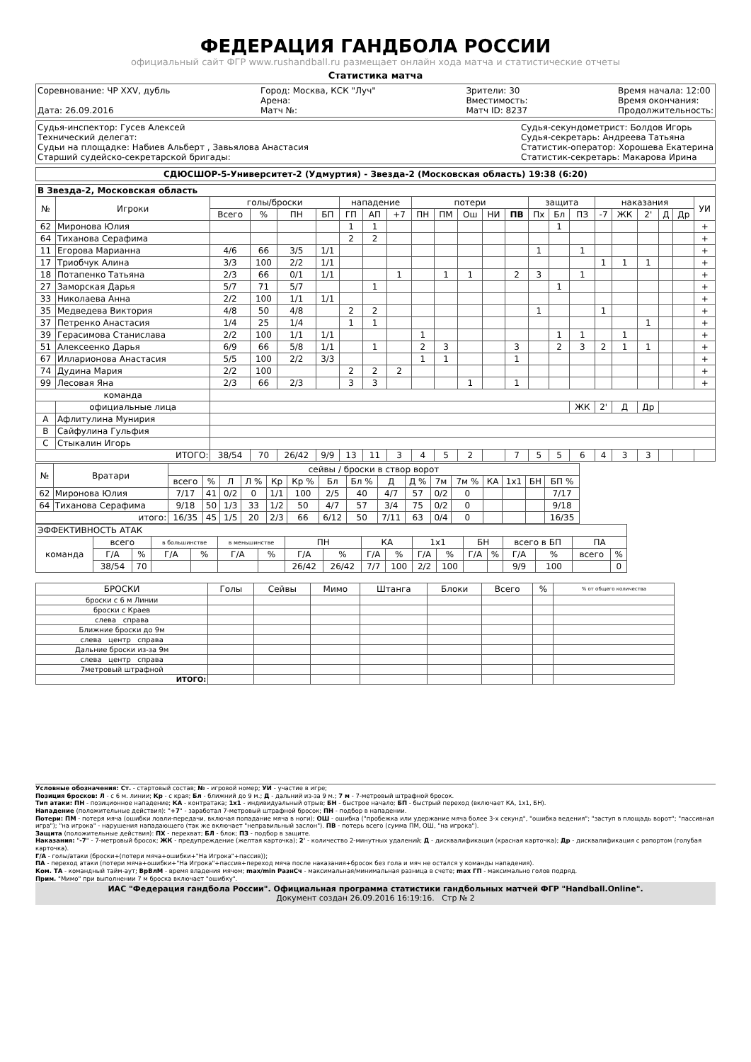ФЕДЕРАЦИЯ ГАНДБОЛА РОССИИ
официальный сайт ФГР www.rushandball.ru размещает онлайн хода матча и статистические отчеты
Статистика матча
Соревнование: ЧР XXV, дубль
Дата: 26.09.2016
Город: Москва, КСК "Луч"
Арена:
Матч №:
Зрители: 30
Вместимость:
Матч ID: 8237
Время начала: 12:00
Время окончания:
Продолжительность:
Судья-инспектор: Гусев Алексей
Технический делегат:
Судьи на площадке: Набиев Альберт , Завьялова Анастасия
Старший судейско-секретарской бригады:
Судья-секундометрист: Болдов Игорь
Судья-секретарь: Андреева Татьяна
Статистик-оператор: Хорошева Екатерина
Статистик-секретарь: Макарова Ирина
СДЮСШОР-5-Университет-2 (Удмуртия) - Звезда-2 (Московская область) 19:38 (6:20)
| В Звезда-2, Московская область | | | | | | | | | | | | | | | | | | | | | | |
| № | Игроки | голы/броски | | | | нападение | | | потери | | | | | защита | | | наказания | | | | | УИ |
| | | Всего | % | ПН | БП | ГП | АП | +7 | ПН | ПМ | Ош | НИ | ПВ | Пх | Бл | ПЗ | -7 | ЖК | 2' | Д | Др | |
| 62 | Миронова Юлия | | | | | 1 | 1 | | | | | | | | 1 | | | | | | | + |
| 64 | Тиханова Серафима | | | | | 2 | 2 | | | | | | | | | | | | | | | + |
| 11 | Егорова Марианна | 4/6 | 66 | 3/5 | 1/1 | | | | | | | | | 1 | | 1 | | | | | | + |
| 17 | Триобчук Алина | 3/3 | 100 | 2/2 | 1/1 | | | | | | | | | | | | 1 | 1 | 1 | | | + |
| 18 | Потапенко Татьяна | 2/3 | 66 | 0/1 | 1/1 | | | 1 | | 1 | 1 | | 2 | 3 | | 1 | | | | | | + |
| 27 | Заморская Дарья | 5/7 | 71 | 5/7 | | | 1 | | | | | | | | 1 | | | | | | | + |
| 33 | Николаева Анна | 2/2 | 100 | 1/1 | 1/1 | | | | | | | | | | | | | | | | | + |
| 35 | Медведева Виктория | 4/8 | 50 | 4/8 | | 2 | 2 | | | | | | | 1 | | | 1 | | | | | + |
| 37 | Петренко Анастасия | 1/4 | 25 | 1/4 | | 1 | 1 | | | | | | | | | | | | 1 | | | + |
| 39 | Герасимова Станислава | 2/2 | 100 | 1/1 | 1/1 | | | | 1 | | | | | | 1 | 1 | | 1 | | | | + |
| 51 | Алексеенко Дарья | 6/9 | 66 | 5/8 | 1/1 | | 1 | | 2 | 3 | | | 3 | | 2 | 3 | 2 | 1 | 1 | | | + |
| 67 | Илларионова Анастасия | 5/5 | 100 | 2/2 | 3/3 | | | | 1 | 1 | | | 1 | | | | | | | | | + |
| 74 | Дудина Мария | 2/2 | 100 | | | 2 | 2 | 2 | | | | | | | | | | | | | | + |
| 99 | Лесовая Яна | 2/3 | 66 | 2/3 | | 3 | 3 | | | | 1 | | 1 | | | | | | | | | + |
| команда | | | | | | | | | | | | | | | | | | | | | | |
| | официальные лица | | | | | | | | | | | | | | | ЖК | 2' | Д | Др | | | |
| A | Афлитулина Мунирия | | | | | | | | | | | | | | | | | | | | | |
| B | Сайфулина Гульфия | | | | | | | | | | | | | | | | | | | | | |
| C | Стыкалин Игорь | | | | | | | | | | | | | | | | | | | | | |
| ИТОГО: | | 38/54 | 70 | 26/42 | 9/9 | 13 | 11 | 3 | 4 | 5 | 2 | | 7 | 5 | 5 | 6 | 4 | 3 | 3 | | | |
| № | Вратари | сейвы / броски в створ ворот | | | | | | | | | | | | | | | |
| --- | --- | --- | --- | --- | --- | --- | --- | --- | --- | --- | --- | --- | --- | --- | --- | --- | --- |
| | | всего | % | Л | Л % | Кр | Кр % | Бл | Бл % | Д | Д % | 7м | 7м % | КА | 1x1 | БН | БП % |
| 62 | Миронова Юлия | 7/17 | 41 | 0/2 | 0 | 1/1 | 100 | 2/5 | 40 | 4/7 | 57 | 0/2 | 0 | | | | 7/17 |
| 64 | Тиханова Серафима | 9/18 | 50 | 1/3 | 33 | 1/2 | 50 | 4/7 | 57 | 3/4 | 75 | 0/2 | 0 | | | | 9/18 |
| итого: | | 16/35 | 45 | 1/5 | 20 | 2/3 | 66 | 6/12 | 50 | 7/11 | 63 | 0/4 | 0 | | | | 16/35 |
| ЭФФЕКТИВНОСТЬ АТАК | | | | | | | | | | | | | | | | | | |
| команда | всего | | в большинстве | | в меньшинстве | | ПН | | КА | | 1x1 | | БН | | всего в БП | | ПА | |
| | Г/А | % | Г/А | % | Г/А | % | Г/А | % | Г/А | % | Г/А | % | Г/А | % | Г/А | % | всего | % |
| | 38/54 | 70 | | | | | 26/42 | 26/42 | 7/7 | 100 | 2/2 | 100 | | | 9/9 | 100 | | 0 |
| БРОСКИ | Голы | Сейвы | Мимо | Штанга | Блоки | Всего | % | % от общего количества |
| броски с 6 м Линии | | | | | | | | |
| броски с Краев | | | | | | | | |
| слева справа | | | | | | | | |
| Ближние броски до 9м | | | | | | | | |
| слева центр справа | | | | | | | | |
| Дальние броски из-за 9м | | | | | | | | |
| слева центр справа | | | | | | | | |
| 7метровый штрафной | | | | | | | | |
| ИТОГО: | | | | | | | | |
Условные обозначения: Ст. - стартовый состав; № - игровой номер; УИ - участие в игре;
Позиция бросков: Л - с 6 м. линии; Кр - с края; Бл - ближний до 9 м.; Д - дальний из-за 9 м.; 7 м - 7-метровый штрафной бросок.
Тип атаки: ПН - позиционное нападение; КА - контратака; 1x1 - индивидуальный отрыв; БН - быстрое начало; БП - быстрый переход (включает КА, 1x1, БН).
Нападение (положительные действия): "+7" - заработал 7-метровый штрафной бросок; ПН - подбор в нападении.
Потери: ПМ - потеря мяча (ошибки ловли-передачи, включая попадание мяча в ноги); ОШ - ошибка ("пробежка или удержание мяча более 3-х секунд", "ошибка ведения"; "заступ в площадь ворот"; "пассивная игра"); "на игрока" - нарушения нападающего (так же включает "неправильный заслон"). ПВ - потерь всего (сумма ПМ, ОШ, "на игрока").
Защита (положительные действия): ПХ - перехват; БЛ - блок; ПЗ - подбор в защите.
Наказания: "-7" - 7-метровый бросок; ЖК - предупреждение (желтая карточка); 2' - количество 2-минутных удалений; Д - дисквалификация (красная карточка); Др - дисквалификация с рапортом (голубая карточка).
Г/А - голы/атаки (броски+(потери мяча+ошибки+"На Игрока"+пассив));
ПА - переход атаки (потери мяча+ошибки+"На Игрока"+пассив+переход мяча после наказания+бросок без гола и мяч не остался у команды нападения).
Ком. ТА - командный тайм-аут; ВрВлМ - время владения мячом; max/min РазнСч - максимальная/минимальная разница в счете; max ГП - максимально голов подряд.
Прим. "Мимо" при выполнении 7 м броска включает "ошибку".
ИАС "Федерация гандбола России". Официальная программа статистики гандбольных матчей ФГР "Handball.Online".
Документ создан 26.09.2016 16:19:16. Стр № 2